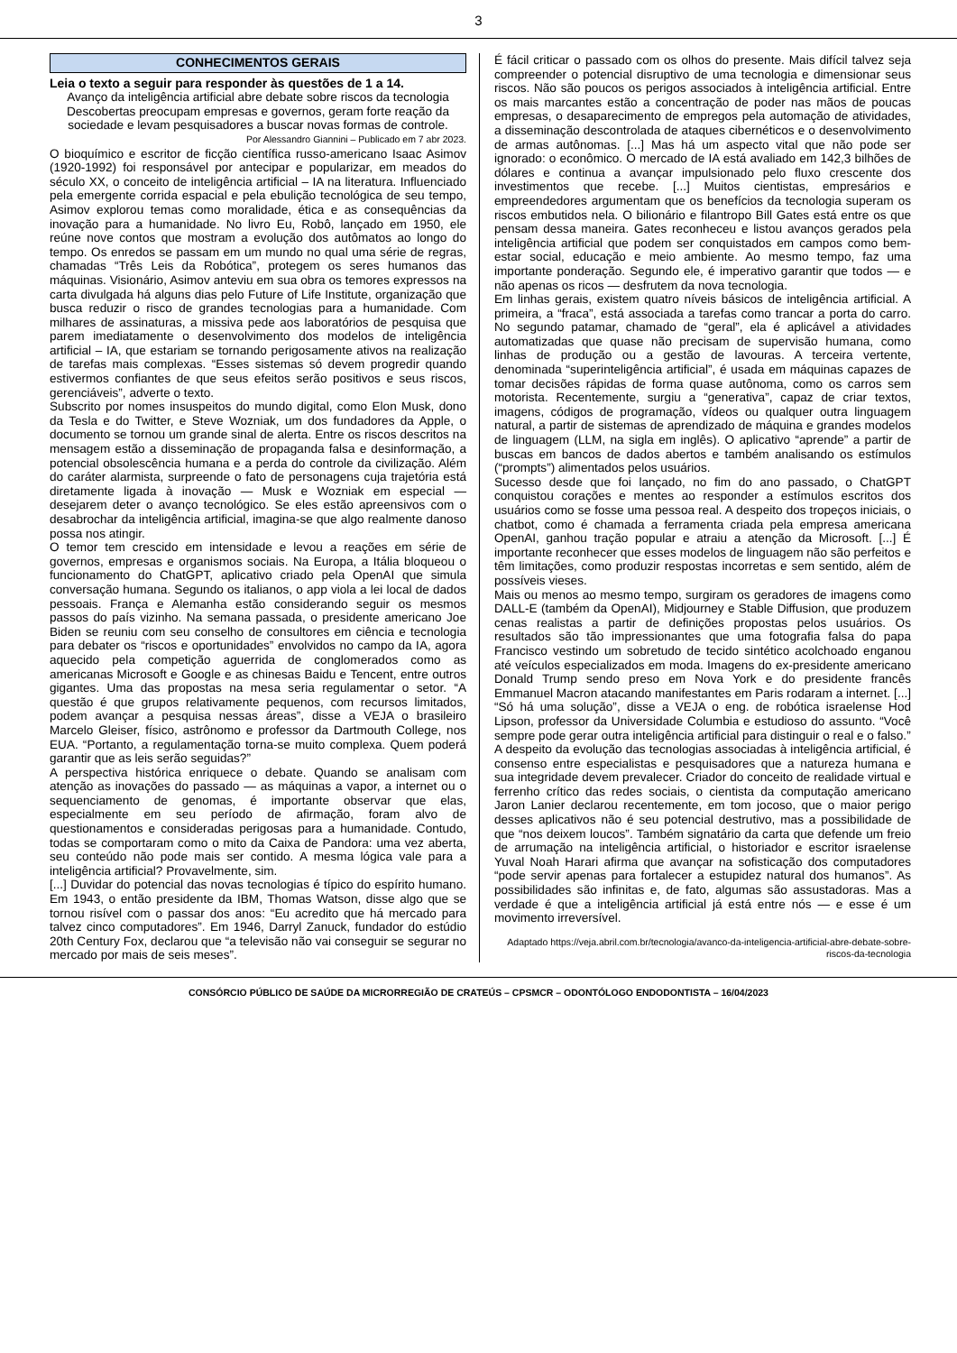3
CONHECIMENTOS GERAIS
Leia o texto a seguir para responder às questões de 1 a 14.
Avanço da inteligência artificial abre debate sobre riscos da tecnologia
Descobertas preocupam empresas e governos, geram forte reação da sociedade e levam pesquisadores a buscar novas formas de controle.
Por Alessandro Giannini – Publicado em 7 abr 2023.
O bioquímico e escritor de ficção científica russo-americano Isaac Asimov (1920-1992) foi responsável por antecipar e popularizar, em meados do século XX, o conceito de inteligência artificial – IA na literatura. Influenciado pela emergente corrida espacial e pela ebulição tecnológica de seu tempo, Asimov explorou temas como moralidade, ética e as consequências da inovação para a humanidade. No livro Eu, Robô, lançado em 1950, ele reúne nove contos que mostram a evolução dos autômatos ao longo do tempo. Os enredos se passam em um mundo no qual uma série de regras, chamadas “Três Leis da Robótica”, protegem os seres humanos das máquinas. Visionário, Asimov anteviu em sua obra os temores expressos na carta divulgada há alguns dias pelo Future of Life Institute, organização que busca reduzir o risco de grandes tecnologias para a humanidade. Com milhares de assinaturas, a missiva pede aos laboratórios de pesquisa que parem imediatamente o desenvolvimento dos modelos de inteligência artificial – IA, que estariam se tornando perigosamente ativos na realização de tarefas mais complexas. “Esses sistemas só devem progredir quando estivermos confiantes de que seus efeitos serão positivos e seus riscos, gerenciáveis”, adverte o texto.
Subscrito por nomes insuspeitos do mundo digital, como Elon Musk, dono da Tesla e do Twitter, e Steve Wozniak, um dos fundadores da Apple, o documento se tornou um grande sinal de alerta. Entre os riscos descritos na mensagem estão a disseminação de propaganda falsa e desinformação, a potencial obsolescência humana e a perda do controle da civilização. Além do caráter alarmista, surpreende o fato de personagens cuja trajetória está diretamente ligada à inovação — Musk e Wozniak em especial — desejarem deter o avanço tecnológico. Se eles estão apreensivos com o desabrochar da inteligência artificial, imagina-se que algo realmente danoso possa nos atingir.
O temor tem crescido em intensidade e levou a reações em série de governos, empresas e organismos sociais. Na Europa, a Itália bloqueou o funcionamento do ChatGPT, aplicativo criado pela OpenAI que simula conversação humana. Segundo os italianos, o app viola a lei local de dados pessoais. França e Alemanha estão considerando seguir os mesmos passos do país vizinho. Na semana passada, o presidente americano Joe Biden se reuniu com seu conselho de consultores em ciência e tecnologia para debater os “riscos e oportunidades” envolvidos no campo da IA, agora aquecido pela competição aguerrida de conglomerados como as americanas Microsoft e Google e as chinesas Baidu e Tencent, entre outros gigantes. Uma das propostas na mesa seria regulamentar o setor. “A questão é que grupos relativamente pequenos, com recursos limitados, podem avançar a pesquisa nessas áreas”, disse a VEJA o brasileiro Marcelo Gleiser, físico, astrônomo e professor da Dartmouth College, nos EUA. “Portanto, a regulamentação torna-se muito complexa. Quem poderá garantir que as leis serão seguidas?”
A perspectiva histórica enriquece o debate. Quando se analisam com atenção as inovações do passado — as máquinas a vapor, a internet ou o sequenciamento de genomas, é importante observar que elas, especialmente em seu período de afirmação, foram alvo de questionamentos e consideradas perigosas para a humanidade. Contudo, todas se comportaram como o mito da Caixa de Pandora: uma vez aberta, seu conteúdo não pode mais ser contido. A mesma lógica vale para a inteligência artificial? Provavelmente, sim.
[...] Duvidar do potencial das novas tecnologias é típico do espírito humano. Em 1943, o então presidente da IBM, Thomas Watson, disse algo que se tornou risível com o passar dos anos: “Eu acredito que há mercado para talvez cinco computadores”. Em 1946, Darryl Zanuck, fundador do estúdio 20th Century Fox, declarou que “a televisão não vai conseguir se segurar no mercado por mais de seis meses”.
É fácil criticar o passado com os olhos do presente. Mais difícil talvez seja compreender o potencial disruptivo de uma tecnologia e dimensionar seus riscos. Não são poucos os perigos associados à inteligência artificial. Entre os mais marcantes estão a concentração de poder nas mãos de poucas empresas, o desaparecimento de empregos pela automação de atividades, a disseminação descontrolada de ataques cibernéticos e o desenvolvimento de armas autônomas. [...] Mas há um aspecto vital que não pode ser ignorado: o econômico. O mercado de IA está avaliado em 142,3 bilhões de dólares e continua a avançar impulsionado pelo fluxo crescente dos investimentos que recebe. [...] Muitos cientistas, empresários e empreendedores argumentam que os benefícios da tecnologia superam os riscos embutidos nela. O bilionário e filantropo Bill Gates está entre os que pensam dessa maneira. Gates reconheceu e listou avanços gerados pela inteligência artificial que podem ser conquistados em campos como bem-estar social, educação e meio ambiente. Ao mesmo tempo, faz uma importante ponderação. Segundo ele, é imperativo garantir que todos — e não apenas os ricos — desfrutem da nova tecnologia.
Em linhas gerais, existem quatro níveis básicos de inteligência artificial. A primeira, a “fraca”, está associada a tarefas como trancar a porta do carro. No segundo patamar, chamado de “geral”, ela é aplicável a atividades automatizadas que quase não precisam de supervisão humana, como linhas de produção ou a gestão de lavouras. A terceira vertente, denominada “superinteligência artificial”, é usada em máquinas capazes de tomar decisões rápidas de forma quase autônoma, como os carros sem motorista. Recentemente, surgiu a “generativa”, capaz de criar textos, imagens, códigos de programação, vídeos ou qualquer outra linguagem natural, a partir de sistemas de aprendizado de máquina e grandes modelos de linguagem (LLM, na sigla em inglês). O aplicativo “aprende” a partir de buscas em bancos de dados abertos e também analisando os estímulos (“prompts”) alimentados pelos usuários.
Sucesso desde que foi lançado, no fim do ano passado, o ChatGPT conquistou corações e mentes ao responder a estímulos escritos dos usuários como se fosse uma pessoa real. A despeito dos tropeços iniciais, o chatbot, como é chamada a ferramenta criada pela empresa americana OpenAI, ganhou tração popular e atraiu a atenção da Microsoft. [...] É importante reconhecer que esses modelos de linguagem não são perfeitos e têm limitações, como produzir respostas incorretas e sem sentido, além de possíveis vieses.
Mais ou menos ao mesmo tempo, surgiram os geradores de imagens como DALL-E (também da OpenAI), Midjourney e Stable Diffusion, que produzem cenas realistas a partir de definições propostas pelos usuários. Os resultados são tão impressionantes que uma fotografia falsa do papa Francisco vestindo um sobretudo de tecido sintético acolchoado enganou até veículos especializados em moda. Imagens do ex-presidente americano Donald Trump sendo preso em Nova York e do presidente francês Emmanuel Macron atacando manifestantes em Paris rodaram a internet. [...] “Só há uma solução”, disse a VEJA o eng. de robótica israelense Hod Lipson, professor da Universidade Columbia e estudioso do assunto. “Você sempre pode gerar outra inteligência artificial para distinguir o real e o falso.”
A despeito da evolução das tecnologias associadas à inteligência artificial, é consenso entre especialistas e pesquisadores que a natureza humana e sua integridade devem prevalecer. Criador do conceito de realidade virtual e ferrenho crítico das redes sociais, o cientista da computação americano Jaron Lanier declarou recentemente, em tom jocoso, que o maior perigo desses aplicativos não é seu potencial destrutivo, mas a possibilidade de que “nos deixem loucos”. Também signatário da carta que defende um freio de arrumação na inteligência artificial, o historiador e escritor israelense Yuval Noah Harari afirma que avançar na sofisticação dos computadores “pode servir apenas para fortalecer a estupidez natural dos humanos”. As possibilidades são infinitas e, de fato, algumas são assustadoras. Mas a verdade é que a inteligência artificial já está entre nós — e esse é um movimento irreversível.
Adaptado https://veja.abril.com.br/tecnologia/avanco-da-inteligencia-artificial-abre-debate-sobre-riscos-da-tecnologia
CONSÓRCIO PÚBLICO DE SAÚDE DA MICRORREGIÃO DE CRATEÚS – CPSMCR – ODONTÓLOGO ENDODONTISTA – 16/04/2023